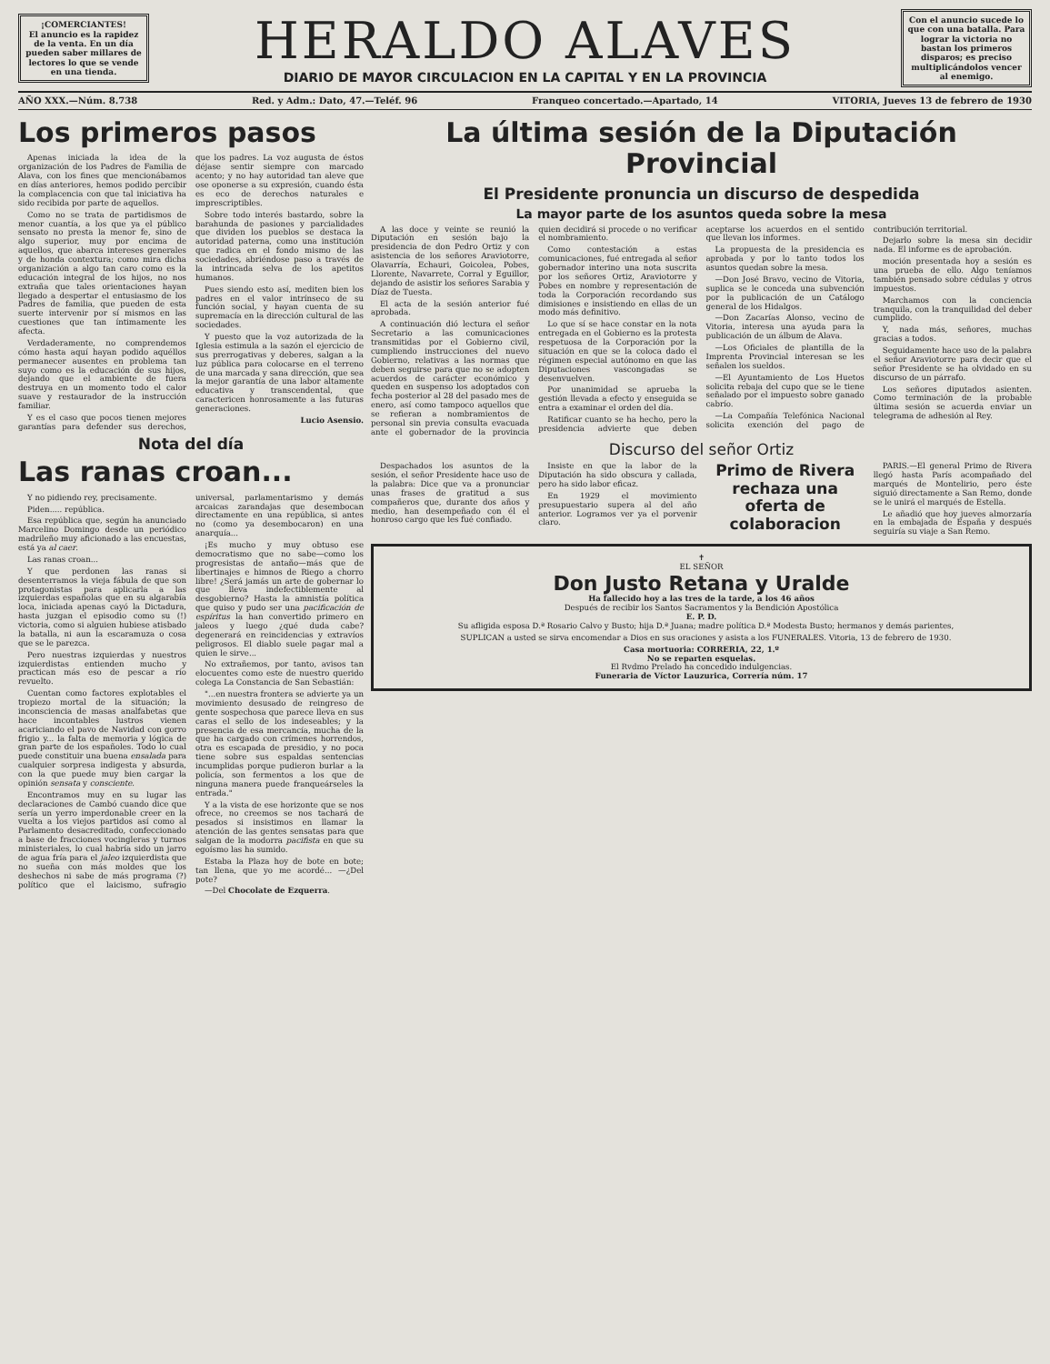¡COMERCIANTES!
El anuncio es la rapidez de la venta. En un día pueden saber millares de lectores lo que se vende en una tienda.
HERALDO ALAVES
DIARIO DE MAYOR CIRCULACION EN LA CAPITAL Y EN LA PROVINCIA
Con el anuncio sucede lo que con una batalla. Para lograr la victoria no bastan los primeros disparos; es preciso multiplicándolos vencer al enemigo.
AÑO XXX.—Núm. 8.738 Red. y Adm.: Dato, 47.—Teléf. 96 Franqueo concertado.—Apartado, 14 VITORIA, Jueves 13 de febrero de 1930
Los primeros pasos
Apenas iniciada la idea de la organización de los Padres de Familia de Alava, con los fines que mencionábamos en días anteriores, hemos podido percibir la complacencia con que tal iniciativa ha sido recibida por parte de aquellos.
Como no se trata de partidismos de menor cuantía, a los que ya el público sensato no presta la menor fe, sino de algo superior, muy por encima de aquellos, que abarca intereses generales y de honda contextura; como mira dicha organización a algo tan caro como es la educación integral de los hijos, no nos extraña que tales orientaciones hayan llegado a despertar el entusiasmo de los Padres de familia, que pueden de esta suerte intervenir por sí mismos en las cuestiones que tan íntimamente les afecta.
Verdaderamente, no comprendemos cómo hasta aquí hayan podido aquéllos permanecer ausentes en problema tan suyo como es la educación de sus hijos, dejando que el ambiente de fuera destruya en un momento todo el calor suave y restaurador de la instrucción familiar.
Y es el caso que pocos tienen mejores garantías para defender sus derechos, que los padres. La voz augusta de éstos déjase sentir siempre con marcado acento; y no hay autoridad tan aleve que ose oponerse a su expresión, cuando ésta es eco de derechos naturales e imprescriptibles.
Sobre todo interés bastardo, sobre la barahunda de pasiones y parcialidades que dividen los pueblos se destaca la autoridad paterna, como una institución que radica en el fondo mismo de las sociedades, abriéndose paso a través de la intrincada selva de los apetitos humanos.
Pues siendo esto así, mediten bien los padres en el valor intrínseco de su función social, y hayan cuenta de su supremacía en la dirección cultural de las sociedades.
Y puesto que la voz autorizada de la Iglesia estimula a la sazón el ejercicio de sus prerrogativas y deberes, salgan a la luz pública para colocarse en el terreno de una marcada y sana dirección, que sea la mejor garantía de una labor altamente educativa y transcendental, que caractericen honrosamente a las futuras generaciones.
Lucio Asensio.
Nota del día
Las ranas croan...
Y no pidiendo rey, precisamente.
Piden..... república.
Esa república que, según ha anunciado Marcelino Domingo desde un periódico madrileño muy aficionado a las encuestas, está ya al caer.
Las ranas croan...
Y que perdonen las ranas si desenterramos la vieja fábula de que son protagonistas para aplicarla a las izquierdas españolas que en su algarabía loca, iniciada apenas cayó la Dictadura, hasta juzgan el episodio como su (!) victoria, como si alguien hubiese atisbado la batalla, ni aun la escaramuza o cosa que se le parezca.
Pero nuestras izquierdas y nuestros izquierdistas entienden mucho y practican más eso de pescar a río revuelto.
Cuentan como factores explotables el tropiezo mortal de la situación; la inconsciencia de masas analfabetas que hace incontables lustros vienen acariciando el pavo de Navidad con gorro frigio y... la falta de memoria y lógica de gran parte de los españoles. Todo lo cual puede constituir una buena ensalada para cualquier sorpresa indigesta y absurda, con la que puede muy bien cargar la opinión sensata y consciente.
Encontramos muy en su lugar las declaraciones de Cambó cuando dice que sería un yerro imperdonable creer en la vuelta a los viejos partidos así como al Parlamento desacreditado, confeccionado a base de fracciones vocingleras y turnos ministeriales, lo cual habría sido un jarro de agua fría para el jaleo izquierdista que no sueña con más moldes que los deshechos ni sabe de más programa (?) político que el laicismo, sufragio universal, parlamentarismo y demás arcaicas zarandajas que desembocan directamente en una república, si antes no (como ya desembocaron) en una anarquía...
¡Es mucho y muy obtuso ese democratismo que no sabe—como los progresistas de antaño—más que de libertinajes e himnos de Riego a chorro libre! ¿Será jamás un arte de gobernar lo que lleva indefectiblemente al desgobierno? Hasta la amnistía política que quiso y pudo ser una pacificación de espíritus la han convertido primero en jaleos y luego ¿qué duda cabe? degenerará en reincidencias y extravíos peligrosos. El diablo suele pagar mal a quien le sirve...
No extrañemos, por tanto, avisos tan elocuentes como este de nuestro querido colega La Constancia de San Sebastián:
"...en nuestra frontera se advierte ya un movimiento desusado de reingreso de gente sospechosa que parece lleva en sus caras el sello de los indeseables; y la presencia de esa mercancía, mucha de la que ha cargado con crímenes horrendos, otra es escapada de presidio, y no poca tiene sobre sus espaldas sentencias incumplidas porque pudieron burlar a la policía, son fermentos a los que de ninguna manera puede franqueárseles la entrada."
Y a la vista de ese horizonte que se nos ofrece, no creemos se nos tachará de pesados si insistimos en llamar la atención de las gentes sensatas para que salgan de la modorra pacifista en que su egoísmo las ha sumido.
Estaba la Plaza hoy de bote en bote; tan llena, que yo me acordé... —¿Del pote?
—Del Chocolate de Ezquerra.
La última sesión de la Diputación Provincial
El Presidente pronuncia un discurso de despedida
La mayor parte de los asuntos queda sobre la mesa
A las doce y veinte se reunió la Diputación en sesión bajo la presidencia de don Pedro Ortiz y con asistencia de los señores Araviotorre, Olavarría, Echauri, Goicolea, Pobes, Llorente, Navarrete, Corral y Eguillor, dejando de asistir los señores Sarabia y Díaz de Tuesta.
El acta de la sesión anterior fué aprobada.
A continuación dió lectura el señor Secretario a las comunicaciones transmitidas por el Gobierno civil, cumpliendo instrucciones del nuevo Gobierno, relativas a las normas que deben seguirse para que no se adopten acuerdos de carácter económico y queden en suspenso los adoptados con fecha posterior al 28 del pasado mes de enero, así como tampoco aquellos que se refieran a nombramientos de personal sin previa consulta evacuada ante el gobernador de la provincia quien decidirá si procede o no verificar el nombramiento.
Como contestación a estas comunicaciones, fué entregada al señor gobernador interino una nota suscrita por los señores Ortiz, Araviotorre y Pobes en nombre y representación de toda la Corporación recordando sus dimisiones e insistiendo en ellas de un modo más definitivo.
Lo que sí se hace constar en la nota entregada en el Gobierno es la protesta respetuosa de la Corporación por la situación en que se la coloca dado el régimen especial autónomo en que las Diputaciones vascongadas se desenvuelven.
Por unanimidad se aprueba la gestión llevada a efecto y enseguida se entra a examinar el orden del día.
Ratificar cuanto se ha hecho, pero la presidencia advierte que deben aceptarse los acuerdos en el sentido que llevan los informes.
La propuesta de la presidencia es aprobada y por lo tanto todos los asuntos quedan sobre la mesa.
—Don José Bravo, vecino de Vitoria, suplica se le conceda una subvención por la publicación de un Catálogo general de los Hidalgos.
—Don Zacarías Alonso, vecino de Vitoria, interesa una ayuda para la publicación de un álbum de Alava.
—Los Oficiales de plantilla de la Imprenta Provincial interesan se les señalen los sueldos.
—El Ayuntamiento de Los Huetos solicita rebaja del cupo que se le tiene señalado por el impuesto sobre ganado cabrío.
—La Compañía Telefónica Nacional solicita exención del pago de contribución territorial.
Dejarlo sobre la mesa sin decidir nada. El informe es de aprobación.
moción presentada hoy a sesión es una prueba de ello. Algo teníamos también pensado sobre cédulas y otros impuestos.
Marchamos con la conciencia tranquila, con la tranquilidad del deber cumplido.
Y, nada más, señores, muchas gracias a todos.
Seguidamente hace uso de la palabra el señor Araviotorre para decir que el señor Presidente se ha olvidado en su discurso de un párrafo.
Los señores diputados asienten. Como terminación de la probable última sesión se acuerda enviar un telegrama de adhesión al Rey.
Discurso del señor Ortiz
Despachados los asuntos de la sesión, el señor Presidente hace uso de la palabra: Dice que va a pronunciar unas frases de gratitud a sus compañeros que, durante dos años y medio, han desempeñado con él el honroso cargo que les fué confiado.
Insiste en que la labor de la Diputación ha sido obscura y callada, pero ha sido labor eficaz.
En 1929 el movimiento presupuestario supera al del año anterior. Logramos ver ya el porvenir claro.
Primo de Rivera rechaza una oferta de colaboracion
PARIS.—El general Primo de Rivera llegó hasta París acompañado del marqués de Montelirio, pero éste siguió directamente a San Remo, donde se le unirá el marqués de Estella.
Le añadió que hoy jueves almorzaría en la embajada de España y después seguiría su viaje a San Remo.
✝
EL SEÑOR
Don Justo Retana y Uralde
Ha fallecido hoy a las tres de la tarde, a los 46 años
Después de recibir los Santos Sacramentos y la Bendición Apostólica
E. P. D.
Su afligida esposa D.ª Rosario Calvo y Busto; hija D.ª Juana; madre política D.ª Modesta Busto; hermanos y demás parientes,
SUPLICAN a usted se sirva encomendar a Dios en sus oraciones y asista a los FUNERALES. Vitoria, 13 de febrero de 1930.
Casa mortuoria: CORRERIA, 22, 1.º
No se reparten esquelas.
El Rvdmo Prelado ha concedido indulgencias.
Funeraria de Víctor Lauzurica, Correría núm. 17